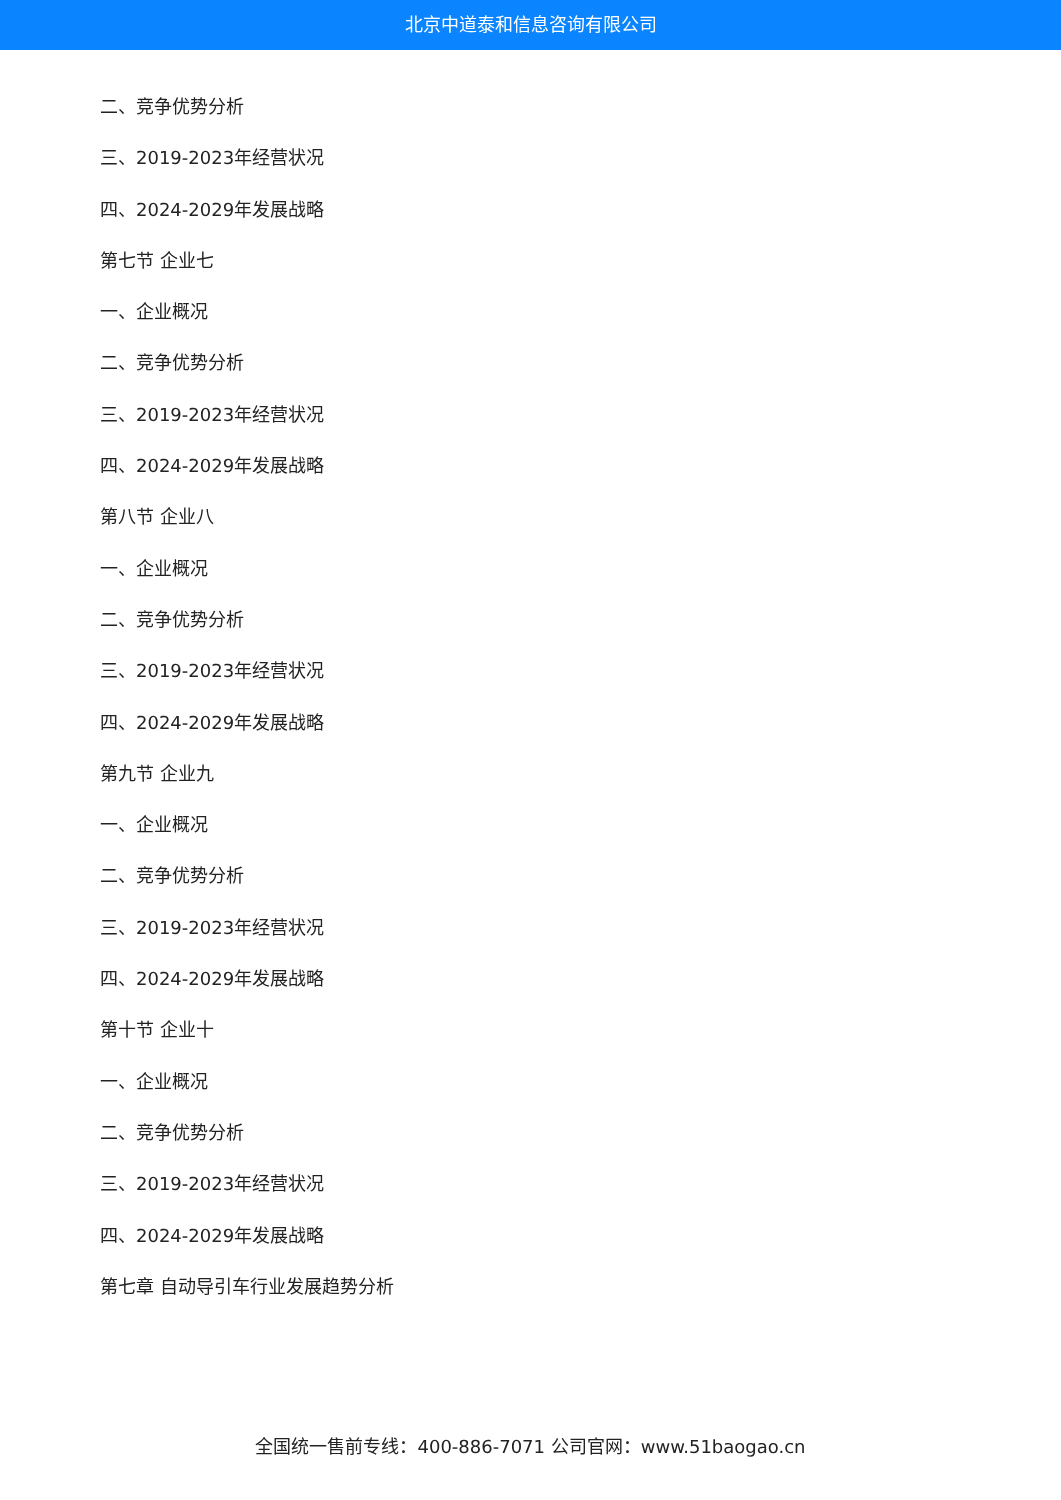北京中道泰和信息咨询有限公司
二、竞争优势分析
三、2019-2023年经营状况
四、2024-2029年发展战略
第七节 企业七
一、企业概况
二、竞争优势分析
三、2019-2023年经营状况
四、2024-2029年发展战略
第八节 企业八
一、企业概况
二、竞争优势分析
三、2019-2023年经营状况
四、2024-2029年发展战略
第九节 企业九
一、企业概况
二、竞争优势分析
三、2019-2023年经营状况
四、2024-2029年发展战略
第十节 企业十
一、企业概况
二、竞争优势分析
三、2019-2023年经营状况
四、2024-2029年发展战略
第七章 自动导引车行业发展趋势分析
全国统一售前专线：400-886-7071 公司官网：www.51baogao.cn